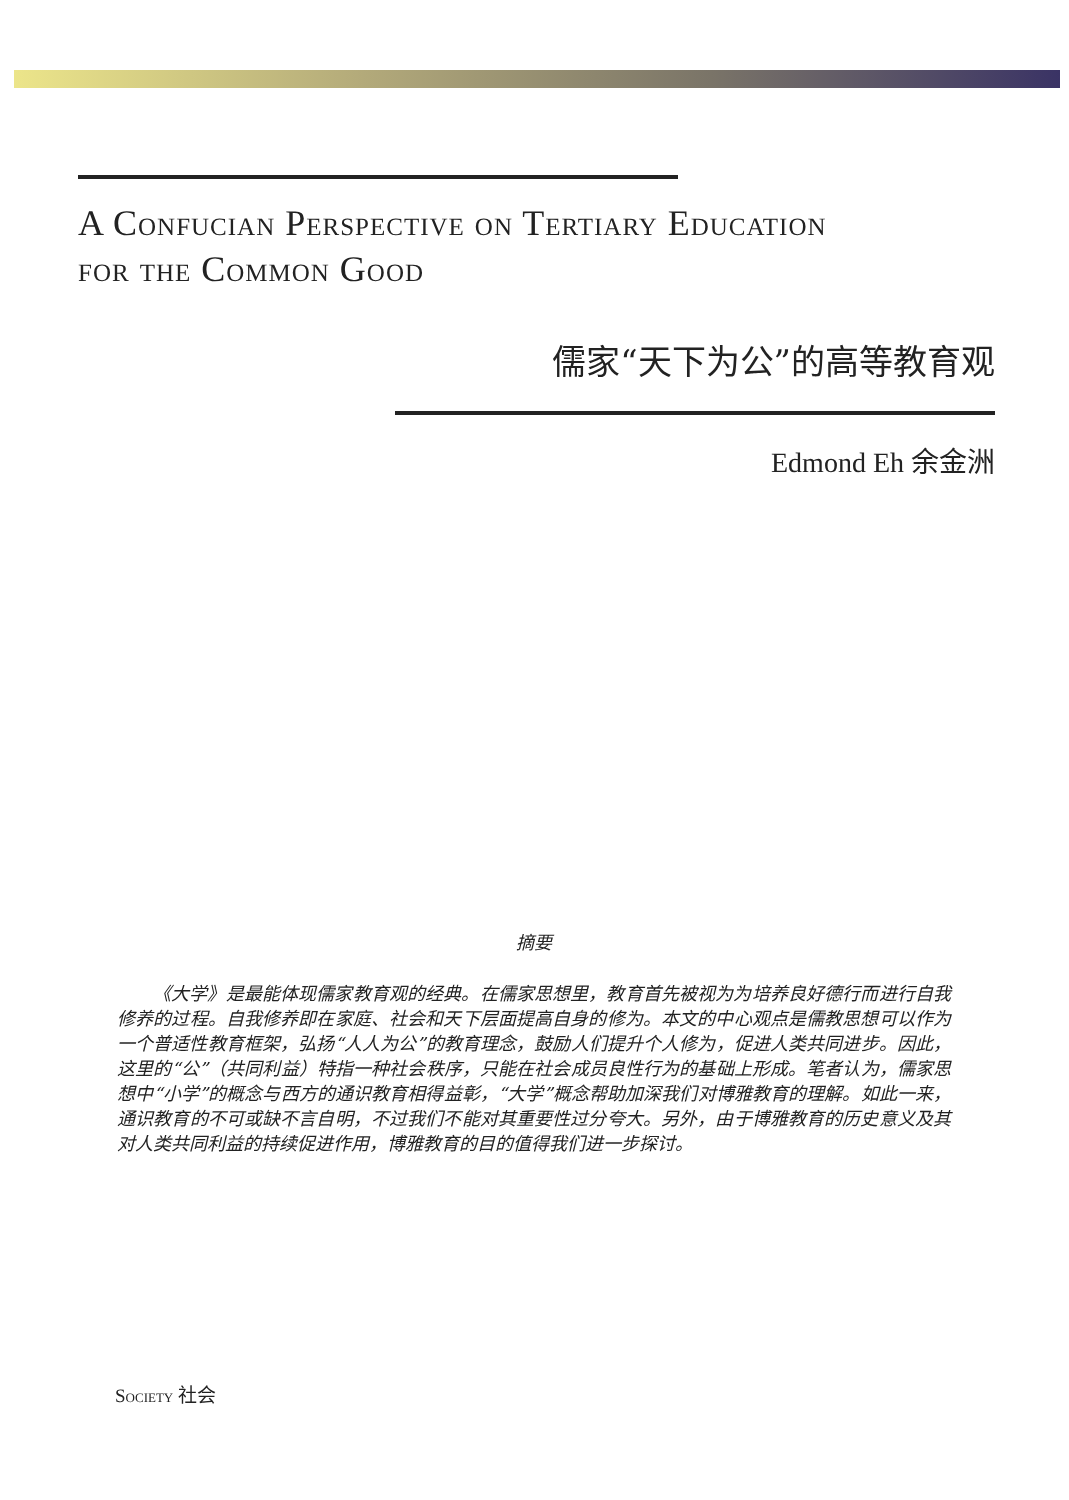A Confucian Perspective on Tertiary Education
for the Common Good
儒家“天下为公”的高等教育观
Edmond Eh 余金洲
摘要
《大学》是最能体现儒家教育观的经典。在儒家思想里，教育首先被视为为培养良好德行而进行自我修养的过程。自我修养即在家庭、社会和天下层面提高自身的修为。本文的中心观点是儒教思想可以作为一个普适性教育框架，弘扬“人人为公”的教育理念，鼓励人们提升个人修为，促进人类共同进步。因此，这里的“公”（共同利益）特指一种社会秩序，只能在社会成员良性行为的基础上形成。笔者认为，儒家思想中“小学”的概念与西方的通识教育相得益彰，“大学”概念帮助加深我们对博雅教育的理解。如此一来，通识教育的不可或缺不言自明，不过我们不能对其重要性过分夸大。另外，由于博雅教育的历史意义及其对人类共同利益的持续促进作用，博雅教育的目的值得我们进一步探讨。
Society 社会